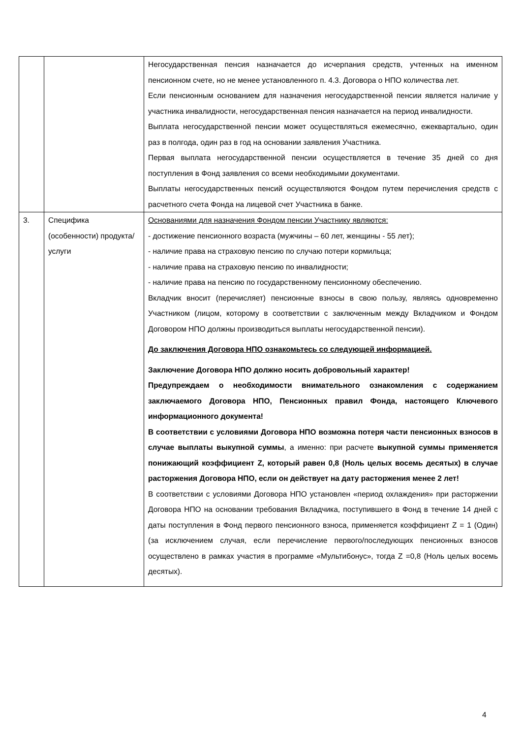| | | Негосударственная пенсия назначается до исчерпания средств, учтенных на именном пенсионном счете, но не менее установленного п. 4.3. Договора о НПО количества лет. Если пенсионным основанием для назначения негосударственной пенсии является наличие у участника инвалидности, негосударственная пенсия назначается на период инвалидности. Выплата негосударственной пенсии может осуществляться ежемесячно, ежеквартально, один раз в полгода, один раз в год на основании заявления Участника. Первая выплата негосударственной пенсии осуществляется в течение 35 дней со дня поступления в Фонд заявления со всеми необходимыми документами. Выплаты негосударственных пенсий осуществляются Фондом путем перечисления средств с расчетного счета Фонда на лицевой счет Участника в банке. |
| 3. | Специфика (особенности) продукта/услуги | Основаниями для назначения Фондом пенсии Участнику являются: - достижение пенсионного возраста (мужчины – 60 лет, женщины - 55 лет); - наличие права на страховую пенсию по случаю потери кормильца; - наличие права на страховую пенсию по инвалидности; - наличие права на пенсию по государственному пенсионному обеспечению. Вкладчик вносит (перечисляет) пенсионные взносы в свою пользу, являясь одновременно Участником (лицом, которому в соответствии с заключенным между Вкладчиком и Фондом Договором НПО должны производиться выплаты негосударственной пенсии). До заключения Договора НПО ознакомьтесь со следующей информацией. Заключение Договора НПО должно носить добровольный характер! Предупреждаем о необходимости внимательного ознакомления с содержанием заключаемого Договора НПО, Пенсионных правил Фонда, настоящего Ключевого информационного документа! В соответствии с условиями Договора НПО возможна потеря части пенсионных взносов в случае выплаты выкупной суммы , а именно: при расчете выкупной суммы применяется понижающий коэффициент Z, который равен 0,8 (Ноль целых восемь десятых) в случае расторжения Договора НПО, если он действует на дату расторжения менее 2 лет! В соответствии с условиями Договора НПО установлен «период охлаждения» при расторжении Договора НПО на основании требования Вкладчика, поступившего в Фонд в течение 14 дней с даты поступления в Фонд первого пенсионного взноса, применяется коэффициент Z = 1 (Один) (за исключением случая, если перечисление первого/последующих пенсионных взносов осуществлено в рамках участия в программе «Мультибонус», тогда Z =0,8 (Ноль целых восемь десятых). |
4